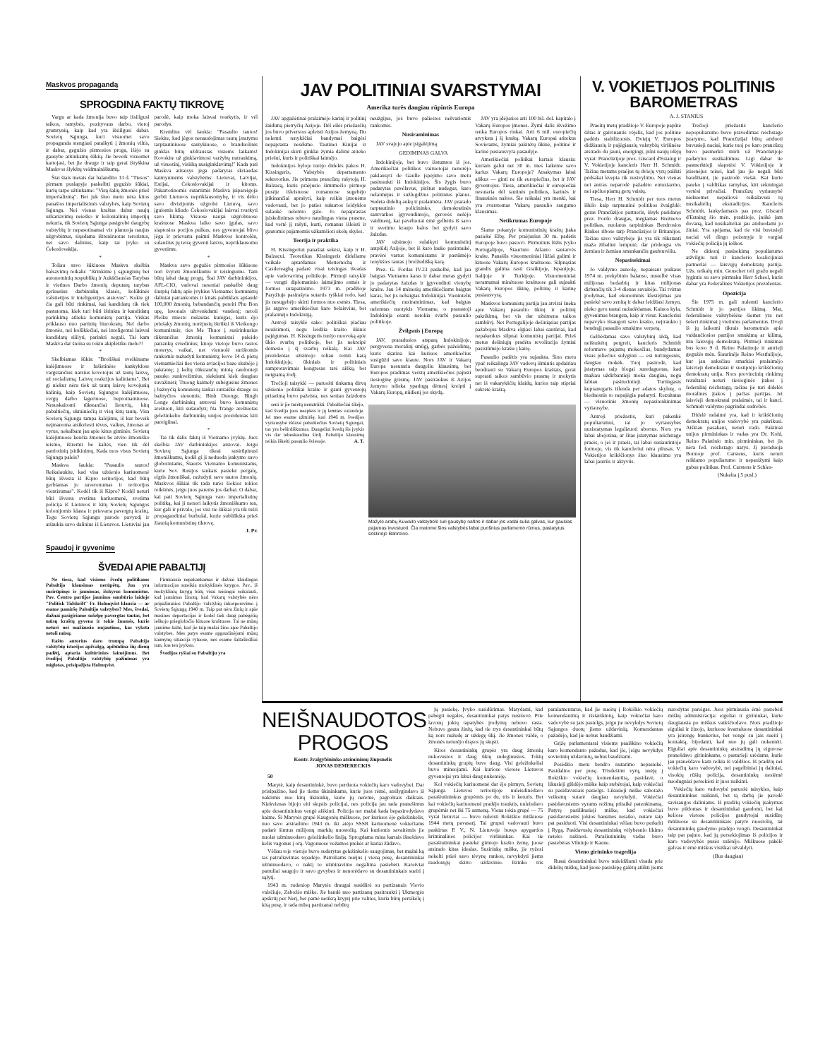Maskvos propagandą
SPROGDINA FAKTŲ TIKROVĘ
Vargu ar kada žmonija buvo taip išsiilgusi taikos, ramybės, pozityvaus darbo, vietoj grumtynių, kaip kad yra išsiilgusi dabar. Sovietų Sąjunga, kuri visuomet savo propaganda stengiasi pataikyti į žmonių viltis, ir dabar, gegužės pirmosios proga, išėjo su gausybe atitinkamų šūkių. Jie beveik visuomet kartojasi, bet jie drauge ir taip gerai išryškina Maskvos šlykštų veidmainiškumą.
Štai šiais metais dar balandžio 13 d. "Tiesos" pirmam puslapyje paskelbti gegužės šūkiai, kurių tarpe užtinkame: "Visų šalių žmonės prieš imperializmą". Bet juk šiuo metu nėra kitos panašios imperialistinės valstybės, kaip Sovietų Sąjunga. Nei vienas kraštas dabar naujų užkariavimų neieško ir kolonialinių imperijų nekuria, tik Sovietų Sąjunga pasigrobė daugybę valstybių ir nepasotinamai vis planuoja naujus užgrobimus, siųsdama ištreniruotus teroristus, net savo dalinius, kaip tai įvyko su Čekoslovakija.
*
Toliau savo šūkiuose Maskva skelbia balsavimų reikalu: "Išrinkime į sąjunginių bei autonominių respublikų ir Aukščiausias Tarybas ir vietines Darbo žmonių deputatų tarybas geriausius darbininkų klasės, kolūkinės valstietijos ir inteligentijos atstovus". Kokie gi čia gali būti rinkimai, kai kandidatų tik tiek pastatoma, kiek turi būti išrinkta ir kandidatų parinkimą atlieka komunistų partija. Viskas priklauso nuo partinių biurokratų. Nei darbo žmonės, nei kolūkiečiai, nei inteligentai laisvai kandidatų siūlyti, parinkti negali. Tai kam Maskva dar šieina su tokiu akiplėšiku melu?!
*
Skelbiamas šūkis: "Broliškai sveikiname kalėjimuose ir fašistinėse kankyklose vargstančius narsius kovotojus už tautų laisvę, už socializmą. Laisvę reakcijos kaliniams". Bet gi niekur nėra tiek už tautų laisvę kovojusių kalinių, kaip Sovietų Sąjungos kalėjimuose, vergų darbo lageriuose, beprotnamiuose. Nesuskaitomi tūkstančiai lietuvių, kitų pabaltiečių, ukrainiečių ir visų kitų tautų. Visa Sovietų Sąjunga tampa kalėjimu, iš kur beveik neįmanoma atsikviesti tėvus, vaikus, žmonas ar vyrus, nekalbant jau apie kitus giminės. Sovietų kalėjimuose kenčia žmonės be atviro žmoniško teismo, ištremti be kaltės, vien tik dėl patriotinių įsitikinimų. Kada tuos visus Sovietų Sąjunga paleis?
Maskva šaukia: "Pasaulio tautos! Reikalaukite, kad visa užsienio kariuomenė būtų išvesta iš Kipro teritorijos, kad būtų gerbiamas jo suverenumas ir teritorijos vientisumas". Kodėl tik iš Kipro? Kodėl neturi būti išvesta svetima kariuomenė, svetima policija iš Lietuvos ir kitų Sovietų Sąjungos kolonijomis klasta ir prievarta pavergtų kraštų. Tegu Sovietų Sąjunga parodo pavyzdį ir atšaukia savo dalinius iš Lietuvos. Lietuviai jau parodė, kaip moka laisvai tvarkytis, ir vėl parodys.
Kremlius vėl šaukia: "Pasaulio tautos! Siekite, kad jėgos nenaudojimas tautų įstatymu tarptautiniuose santykiuose, o branduolinis ginklas būtų uždraustas visiems laikams! Kovokite už ginklavimosi varžybų nutraukimą, už visuotinį, visišką nusiginklavimą!" Kada pati Maskva atitaisys jėga padarytas skriaudas kaimyninėms valstybėms: Lietuvai, Latvijai, Estijai, Čekoslovakijai ir kitoms. Pakartotinomis sutartimis Maskva įsipareigoja gerbti Lietuvos nepriklausomybę, ir vis dėlto savo divizijomis užgrobė Lietuvą, savo įgulomis kliudo Čekoslovakijai laisvai tvarkyti savo likimą. Visuose naujai užgrobtuose kraštuose Maskva laiko savo įgulas, savo slaptosios pocijos pulkus, nes gyventojai būvo jėga ir prievarta paimti Maskvos kontrolėn, sulaužius jų teisę gyventi laisvu, nepriklausomu gyvenimu.
*
Maskva savo gegužės pirmosios šūkiuose nori švytėti žmoniškumu ir teisingumu. Tam būtų labai daug progų. Štai JAV darbininkijos, AFL-CIO, vadovai neseniai paskelbė daug šiurpių faktų apie įvykius Vietname: komunistų daliniai patrankomis ir kitais pabūklais apšaudė 100,000 žmonių, bebandančių pereiti Phu Bon upę, lavonais užtvenkdami vandenį; netoli Pleiku miesto nušautas kunigas, kuris ėjo priešaky žmonių, norėjusių ištrūkti iš Vietkongo komunistais; ties Me Thuot į susirinkusius tūkstančius žmonių komunistai paleido patrankų sviedinius; kitoje vietoje buvo rastos moterys, vaikai, net vienuolė surištomis rankomis nužudyti komunistų; kovo 14 d. pietų vietnamiečiai ties viena aviacijos baze skubėjo į pakrantę; į kelių tūkstančių minią raudonieji pasuko sunkvežimius, siekdami kiek daugiau suvažinėti; Truong kaimely subėgusius žmones į bažnyčią komunistų tankai sutraiškė drauge su bažnyčios sienomis; Binh Duonge, Bingh Longe darbininkų atstovai buvo komunistų areštuoti, kiti sušaudyti; Na Trange areštuotas geležinkelio darbininkų unijos prezidentas kiti pareigūnai.
*
Tai tik dalis faktų iš Vietnamo įvykių. Jucs skelbia JAV darbininkijos atstovai. Jeigu Sovietų Sąjunga tikrai susirūpinusi žmoniškumu, kodėl gi ji neduoda įsakymo savo globotiniams, Šiaurės Vietnamo komunistams, kurie Sov. Rusijos tankais pasiekė pergalę, elgtis žmoniškai, nežudyti savo tautos žmonių. Maskvos šūkiai tik tada turės šiokios tokios reikšmės, jeigu juos parems jos darbai. O dabar, kai pati Sovietų Sąjunga varo imperialistinę politiką, kai ji nenori laikytis žmoniškumo ten, kur gali ir privalo, jos visi tie šūkiai yra tik tušti propagandiniai burbulai, kurie subliūkšta prieš žiaurią komunistinę tikrovę.
J. Pr.
Spaudoj ir gyvenime
ŠVEDAI APIE PABALTIJĮ
Ne tiesa, kad visiems švedų politikams Pabaltijo klausimas nerūpėtų. Juo yra susirūpinęs ir jaunimas, išskyrus komunistus. Pav. Centro partijos jaunimo sambūrio laidoje "Politisk Tidskrift" Fr. Holmqvist klausia — ar esame pamiršę Pabaltijo valstybes? Mes, švedai, dažnai pasigiriame sušelpę pavergtas tautas, bet mūsų kraštų gyvena ir tokie žmonės, kurie neturi nei mažiausio nujautimo, kas vyksta netoli mūsų.
Rašto autorius daro trumpą Pabaltijo valstybių istorijos apžvalgą, apibūdina šių dienų padėtį, aptaria kultūrinius laimėjimus. Bet švedijoj Pabaltijo valstybių pažinimas yra miglotas, prisipažįsta Holmqvist.
Pirmiausia nepakankamas ir dažnai klaidingas informacijas suteikia mokyklinės knygos. Pav., iš mokyklinių knygų būtų visai teisingai reikalauti, kad jaunimas žinotų, kad Vakarų valstybės nėra pripažinusios Pabaltijo valstybių inkorporavimo į Sovietų Sąjungą 1940 m. Taip pat nėra žinių ir apie masines deportacijas ir kodėl tiek daug pabėgėlių ieškojo prieglobsčio kituose kraštuose. Tai ne mūsų jaunimo kaltė, kad jie taip mažai žino apie Pabaltijo valstybes. Mes patys esame apgaudinėjami mūsų kaimynų situacija rytuose, nes esame šaltaširdžiai tam, kas ten įvyksta.
Švedijos ryšiai su Pabaltiju yra
JAV POLITINIAI SVARSTYMAI
Amerika turės daugiau rūpintis Europa
JAV apgailėtinai pralaimėjo karinį ir politinį žaidimą pietryčių Azijoje. Dėl eilės priežasčių jos buvo priverstos apleisti Azijos žemyną. Du nelemti tenykščiai bandymai baigėsi nepaprasta nesėkme. Tautinei Kinijai ir Indokinijai skirti ginklai žymia dalimi atiteko priešui, kuris ir politiškai laimėjo.
Indokinijos byloje turėjo didelės įtakos H. Kissingeris, Valstybės departamento sekretorius. Jis primena prancūzų rašytoją H. Balzacą, kuris praėjusio šimtmečio pirmoje pusėje išleistuose romanuose sugebėjo įtikinančiai aprašyti, kaip reikia įmonėms vadovauti, bet jo paties sukurtos leidyklos sulaukė nelemto galo. Jo nepaprastas įsiskolinimas tebuvo naudingas viena prasme, kad vertė jį rašyti, kurti, romanus išleisti ir gautomis pajamomis užkamšioti skolų skyles.
Teorija ir praktika
H. Kissingeriui panašiai sekėsi, kaip ir H. Balzacui. Teoretikas Kissingeris dideliame veikale aptardamas Metternichą ir Castlereaghą padarė visai teisingas išvadas apie vadovavimą politikoje. Pirmoji taisyklė — vengti diplomatinio laimėjimo esmės ir formos sutapatinimo. 1973 m. pradžioje Paryžiuje pasirašyta sutartis ryškiai rodo, kad jis nesugebėjo skirti formos nuo esmės. Tiesa, jis atgavo amerikiečius karo belaisvius, bet pralaimėjo Indokiniją.
Antroji taisyklė sako: politiškai plačiau neužsimoti, negu leidžia krašto ūkinis pajėgumas. H. Kissingeris turėjo nuovoką apie ūkio svarbą politikoje, bet jis nekreipė dėmesio į šį svarbų reikalą. Kai JAV prezidentas užsimojo toliau remti karą Indokinijoje, ūkiniais ir politiniais samprotavimais kongresas tarė aiškų, bet neigiamą žodį.
Trečioji taisyklė — paruošti tinkamą dirvą užsienio politikai krašte ir gauti gyventojų pritarimą buvo pažeista, nes seniau žaizdoms neužgijus, jos buvo paliestos nešvariomis rankomis.
Nusiraminimas
JAV svajojo apie įsigalėjimą
GEDIMINAS GALVA
Indokinijoje, bet buvo išstumtos iš jos. Amerikiečiai politikos vairuotojai nenorėjo paklausyti de Gaulle įspėjimo savo metu pasitraukti iš Indokinijos. Šis žygis buvo padarytas pavėlavus, pirštus nudegus, karo nelaimėjus ir sužlugdžius politinius planus. Sudėta didelių aukų ir pralaimėta. JAV prarado tarptautinio policininko, demokratinės santvarkos įgyvendintojo, gerovės nešėjo vaidmenį, kai pavėluotai ėmė gelbėtis iš savo ir svetimo kraujo balos bei gydyti savo žaizdas.
JAV užsimojo sulaikyti komunistinį antplūdį Azijoje, bet iš karo lauko pasitraukė, pravėrė vartus komunistams ir pastūmėjo tenykštes tautas į brolžudišką karą.
Prez. G. Fordas IV.23 paskelbė, kad jau baigtas Vietnamo karas ir dabar metas gydyti jo padarytas žaizdas ir įgyvendinti vienybę krašte. Jau 14 mėnesių amerikiečiams baigtas karas, bet jis nebaigtas Indokinijai. Vienintelis amerikiečių nusiraminimas, kad baigtas nelemtas nuotykis Vietname, o prarastoji Indokinija esanti netokia svarbi pasaulio politikoje.
Žvilgsnis į Europą
JAV, praradusios atsparą Indokinijoje, pergyvena moralinį smūgį, garbės pažeidimą, kuris skatina kai kuriuos amerikiečius susigūžti savo kiaute. Nors JAV ir Vakarų Europa nesutaria daugeliu klausimų, bet Europos pradimas verstų amerikiečius pajusti tiesioginę grėsmę. JAV pastraukus iš Azijos žemyno telieka ypatingą dėmesį kreipti į Vakarų Europą, nūdienį jos skydą.
JAV yra įdėjusios arti 100 bil. dol. kapitalo į Vakarų Europos įmones. Žymi dalis išvežimo tenka Europos rinkai. Arti 6 mil. europiečių atvyksta į šį kraštą. Vakarų Europai atitekus Sovietams, žymiai pakitėtų ūkinė, politinė ir karinė pusiausvyra pasaulyje.
Amerikiečiai politikai kartais klausia: kuriam galui net 30 m. mes laikėme savo karius Vakarų Europoje? Atsakymas labai aiškus — ginti ne tik europiečius, bet ir JAV gyventojus. Tiesa, amerikiečiai ir europiečiai nesutaria dėl tautinės politikos, karinės ir finansinės naštos. Šie reikalai yra menki, kai yra svarstomas Vakarų pasaulio saugumo klausimas.
Netikrumas Europoje
Šiame pokaryje komunistinių kraštų įtaka pasiekė Elbę. Per praėjusius 30 m. padėtis Europoje buvo pastovi. Pirmutinis lūžis įvyko Portugalijoje, Šiaurinio Atlanto santarvės krašte. Panašūs visuomeniniai lūžiai galimi ir kituose Vakarų Europos kraštuose. Silpnąsias grandis galima rasti Graikijoje, Ispanijoje, Italijoje ir Turkijoje. Visuomeniniai neramumai minėtuose kraštuose gali sujaukti Vakarų Europos ūkinę, politinę ir karinę pusiausvyrą.
Maskvos komunistų partija jau atvirai šneka apie Vakarų pasaulio ūkinį ir politinį pakrikimą, bet vis dar užsimena taikos sambūvį. Net Portugalijoje dešiniąsias partijas pažabojus Maskva elgiasi labai santūriai, kad nepakenkus silpnai komunistų partijai. Prieš metus dešiniųjų pradėta revoliucija žymiai pasistūmėjo krašte į kairę.
Pasaulio padėtis yra sujaukta. Šiuo metu ypač reikalinga JAV vadovų išmintis apdairiau bendrauti su Vakarų Europos kraštais, gerai suprasti taikos sambūvio prasmę ir mokytis net iš vakarykščių klaidų, kurios taip stipriai sukrėtė kraštą.
seni ir jie turėtų nenutrūkti. Pabaltiečiai tikėjo, kad švedija juos neapleis ir jų lemties valandoje. Jei mes esame užmiršę, kad 1946 m. švedijos vyriausybė išdavė pabaltiečius Sovietų Sąjungai, tas yra beširdiškumas. Daugeliui švedų šis įvykis vis dar tebeskaudina širdį. Pabaltijo klausimą reikia iškelti pasaulio šviesoje. A. T.
Mažytė arabų Kuwaito valstybėlė turi gausybę naftos ir dabar jos vadai suka galvas, kur gausias pajamas investuoti. Čia matome šios valstybės labai puošnius parlamento rūmus, pastatytus sostinėje Bahreine.
V. VOKIETIJOS POLITINIS BAROMETRAS
A. J. STANIUS
Praeitų metų pradžioje V. Europoje papūtė šiltas ir gaivinantis vėjelis, kad jos politinė padėtis stabilizuosis. Dviejų V. Europos didžiausių ir pajėgiausių valstybių viršūnėse atsirado du jauni, energingi, pilni naujų idėjų vyrai: Prancūzijoje prez. Giscard d'Estaing ir V. Vokietijoje kancleris Herr H. Schmidt. Tačiau metams praėjus tų dviejų vyrų palikti pėdsakai kvepia tik nusivylimu. Nei vienas nei antras neparodė pažadėto entuziazmo, nei apčiuopiamų gerų vaisių.
Tiesa, Herr H. Schmidt per tuos metus iškilo kaip tarptautinė politikos žvaigždė: geras Prancūzijos partneris, išsyk pasidaręs prez. Fordo draugas, mėgiamas Brežnevo politikas, nuolatus tarpininkas Bendrosios Rinkos ribose tarp Prancūzijos ir Britanijos. Tačiau savo valstybėje jis yra tik rūkstanti maža žibalinė lemputė, dar pridengta vis žemiau ir žemiau smunkančiu gaubtuvėliu.
Nepasisekimai
Jo valdymo aureolę, nepaisant puikaus 1974 m. prekybinio balanso, nustelbė visas milijonas bedarbių ir kitas milijonas dirbančių tik 3-4 dienas savaitėje. Tai tvirtas įrodymas, kad ekonominis klestėjimas jau pasiekė savo zenitą ir dabar leidžiasi žemyn, nieko gero tautai nežadėdamas. Kainos kyla, gyvenimas brangsta, kaip ir visur. Kancleriui nepavyko išsaugoti savo krašto, neįtraukto į bendrąjį pasaulio smukimo verpetą.
Gelbėdamas savo valstybinį iždą, kad neištuštėtų pergreit, kancleris Schmidt reformavo pajamų mokesčius, bandydamas visus piliečius sulyginti — esi turtingesnis, daugiau mokėk. Tuoj pasirodė, kad įstatymas taip blogai suredaguotas, kad mažiau uždirbantieji moka daugiau, negu labiau pasiturintieji. Turtingasis kupranugaris išlenda per adatos skylutę, o biednesnis to nepajėgia padaryti. Rezultatas — visuotinis žmonių nepasitenkinimas vyriausybe.
Antroji priežastis, kuri pakenkė populiarumui, tai jo vyriausybės nusistatymas legalizuoti abortus. Nors yra labai abejotina, ar šitas įstatymas reichstage praeis, o jei ir praeis, tai labai susiaurintoje formoje, vis tik kancleriui nėra pliusas. V. Vokietijos krikščionys šiuo klausimu yra labai jautrūs ir aktyvūs.
Trečioji priežastis kanclerio nepopuliarumo buvo pravedimas reichstage įstatymo, kad Prancūzijai būtų atiduoti buvusieji naciai, kurie tuoj po karo prancūzų buvo pasmerkti mirti už Prancūzijoje padarytus susikaltimus. Ligi dabar tie pasmerktieji slapstėsi V. Vokietijoje ir įsisenėjus teisei, kad jau jie negali būti baudžiami, jie pasirodė viešai. Kai kurie pateko į valdiškas tarnybas, kiti sėkmingai vertėsi privačiai. Prancūzų vyriausybė niekuomet nepaliovė reikalavusi tų nusikaltėlių ekstradicijos. Kancleris Schmidt, lankydamasis pas prez. Giscard d'Estaing šio mėn. pradžioje, įteikė jam dovaną, kad nusikaltėliai jau atiduodami jo žiniai. Yra spėjama, kad tie visi buvusieji naciai vėl dingo požemyje ir vargiai vokiečių policija jų ieškos.
Ne didesnį pasisekimą populiarumo atžvilgiu turi ir kanclerio koalicijiniai partneriai — laisvųjų demokratų partija. Užs. reikalų min. Genscher toli gražu negali lygintis su savo pirmtaku Herr Scheel, kuris dabar yra Federalinės Vokietijos prezidentas.
Opozicija
Šie 1975 m. gali nulemti kanclerio Schmidt ir jo partijos likimą. Mat, federalinėse valstybėlėse šiemet yra net šešeri rinkimai į vietinius parlamentus. Dveji iš jų laikomi tikrais barometrais apie valdančiosios partijos smukimą ar kilimą, itin laisvųjų demokratų. Pirmieji rinkimai bus kovo 9 d. Reino Palatinoje ir antrieji gegužės mėn. Šiaurinėje Reino Westfalijoje, kur jau anksčiau smarkiai pralaimėjo laisvieji demokratai ir sustiprėjo krikščionių demokratų unija. Nors provincinių rinkimų rezultatai neturi tiesioginės įtakos į federalinį reichstagą, tačiau jie turi didelės moralinės įtakos į pačias partijas. Jei laisvieji demokratai pralaimės, tai ir kancl. Schmidt valdymo pagrindai sudrebės.
Didelė nelaimė yra, kad ir krikščionių demokratų unijos vadovybė yra pakrikusi. Aiškiau pasakant, neturi vado. Faktinai unijos pirmininkas ir vadas yra Dr. Kohl, Reino Palatinio min. pirmininkas, bet jis nėra fed. reichstago narys. Jį pavaduoja Bonnoje prof. Carstens, kuris neturi reikiamo populiarumo ir nepasižymi kaip gabus politikas. Prof. Carstens ir Schles-
(Nukelta į 5 pusl.)
NEIŠNAUDOTOS PROGOS
Kontr. žvalgybininko atsiminimų žiupsnelis
JONAS DEMERECKIS
50
Marytė, kaip desantininkė, buvo perduota vokiečių karo vadovybei. Dar prisipažino, kad jie tiems ūkininkams, kurie juos rėmė, atsilygindavo iš naktimis nuo kitų ūkininkų, kurie jų nerėmė, pagrobtais daiktais. Kiekvienas bijojo eiti skųstis policijai, nes policija jau tada pranešimus apie desantininkus vengė aiškinti. Policija net mažai kada bepasirodydavo kaime. Ši Marytės grupė Kaugonių miškuose, per kuriuos ėjo geležinkelis, nuo savo atsiradimo 1943 m. iki atėjo SSSR kariuomenė vokiečiams padarė šimtus milijonų markių nuostolių. Kai kuriomis savaitėmis jie nuolat užminuodavo geležinkelio liniją. Sprogdama mina kartais išnešdavo kelis vagonus į orą. Vagonuose vežamos prekės ar kariai žūdavo.
Vėliau toje vietoje buvo sudarytas geležinkelio saugojimas, bet mažai ką tas patruliavimas tepadėjo. Patruliams nuėjus į vieną pusę, desantininkai užminuodavo, o naktį to užminavimo negalima pastebėti. Kareiviai patruliai saugojo ir savo gyvybes ir nenorėdavo su desantininkais sueiti į sąlytį.
1943 m. rudeniop Marytės draugai susidūrė su partizanais Vievio valsčiuje, Zabožės miške. Jie bandė nuo partizanų pasitraukti į Ukmergės apskritį per Nerį, bet pamė netikrą kryptį prie valties, kuria būtų persikėlę į kitą pusę, ir tada mūsų partizanai nebūtų
jų pasiekę. Įvyko susidūrimas. Matydami, kad pabėgti negalės, desantininkai patys nusišovė. Prie lavonų jokių tapatybės įrodymų nebuvo rasta. Nebuvo gauta žinių, kad tie trys desantininkai būtų ką nors nužudę ar uždegę ūkį. Jie žmones valdė, o žmonės neturėjo drąsos jų skųsti.
Kitos desantininkų grupės yra daug žmonių nukovusios ir daug ūkių sudeginusios. Tokių desantininkų grupių buvo daug. Visi geležinkeliai buvo minuojami. Kai kuriose vietose Lietuvos gyventojai yra labai daug nukentėję.
Kol vokiečių kariuomenė dar ėjo pirmyn, Sovietų Sąjunga Lietuvos teritorijoje nuleisdinėdavo parašiutininkus grupėmis po du, tris ir keturis. Bet kai vokiečių kariuomenė pradėjo trauktis, nuleisdavo grupėmis net iki 75 asmenų. Viena tokia grupė — 75 vyrai lietuviai — buvo nuleisti Rokiškio miškuose 1944 metų pavasarį. Tai grupei vadovauti buvo paskirtas P. V., N. Lietuvoje buvęs apygardos kriminalinės policijos viršininkas. Kai tie parašiutininkai pasiekė gimtojo krašto žemę, juose atsirado kitas idealas. Susirinkę miške, jie ryžosi nekelti prieš savo tėvynę rankos, nevykdyti jiems raudonųjų skirto uždavinio. Išrinko tris paralamentarus, kad jie nueitų į Rokiškio vokiečių komendantūrą ir išsiaiškintų, kaip vokiečiai karo vadovybė su jais pasielgs, jeigu jie nevykdys Sovietų Sąjungos duotų jiems uždavinių. Komendantas pažadėjo, kad jie nebus baudžiami.
Grįžę parlamentarai visiems paaiškino vokiečių karo komendanto pažadus, kad jie, jeigu nevykdys sovietinių uždavinių, nebus baudžiami.
Posėdžio metu bendro nutarimo nepasiekė. Pasidalino per pusę. Trisdešimt vyrų, nuėję į Rokiškio vokiečių komendantūrą, pasidavė, o likusieji glūdėjo miške kaip stebėtojai, kaip vokiečiai su pasidavusiais pasielgs. Likusieji miške sabotažo veiksmų sutarė daugiau nevykdyti. Vokiečiai pasidavusiems vyrams režimą pritaikė patenkinamą. Patyrę pasilikusieji miške, kad vokiečiai pasidavusiems jokios bausmės netaiko, nutarė taip pat pasiduoti. Visi desantininkai vėliau buvo perkelti į Rygą. Pasidavusių desantininkų vėlybesnio likimo neteko sužinoti. Parašiutininkų vadas buvo pastebėtas Vilniuje ir Kaune.
Vieno girininko tragedija
Rusai desantininkai buvo nuleidžiami visada prie didelių miškų, kad juose pasislėpę galėtų atlikti jiems nurodytas pareigas. Juos pirmiausia ėmė pastebėti miškų administracija: eiguliai ir girininkai, kurie daugiausia po miškus vaikščiodavo. Nors pradžioje eiguliai ir žinojo, kuriuose kvartaluose desantininkai yra įsirengę bunkerius, bet vengė su jais sueiti į kontaktą, bijodami, kad nuo jų gali nukentėti. Eiguliai apie desantininkų atsiradimą jų eiguvose pranešdavo girininkams, o pastarieji urėdams, kurie jau pranešdavo kam reikia iš valdžios. Iš pradžių nei vokiečių karo vadovybė, nei pagelbiniai jų daliniai, visokių rūšių policija, desantininkų nesiėmė nuodugniai persekioti ir juos naikinti.
Vokiečių karo vadovybė paruošė taisykles, kaip desantininkus naikinti, bet tą darbą jie pavedė savisaugos daliniams. Iš pradžių vokiečių įsakymas buvo pildomas ir desantininkai gaudomi, bet kai keliose vietose policijos gaudytojai susidūrę mūšiuose su desantininkais patyrė nuostolių, tai desantininkų gaudymo pradėjo vengti. Desantininkai taip pat pajuto, kad jų persekiojimas iš policijos ir karo vadovybės pusės sulėtėjo. Miškuose pakėlė galvas ir ėmė miškus visiškai užvaldyti.
(Bus daugiau)